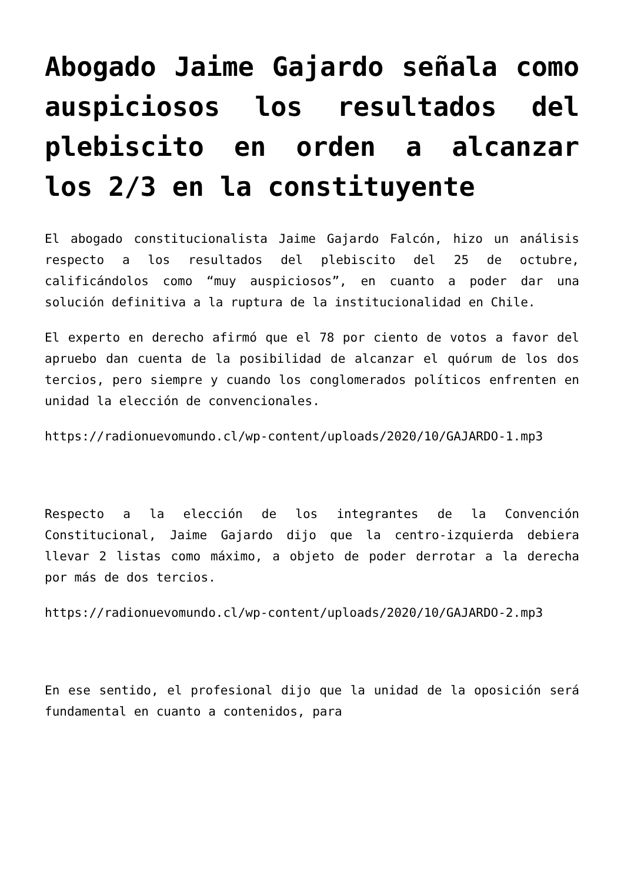Abogado Jaime Gajardo señala como auspiciosos los resultados del plebiscito en orden a alcanzar los 2/3 en la constituyente
El abogado constitucionalista Jaime Gajardo Falcón, hizo un análisis respecto a los resultados del plebiscito del 25 de octubre, calificándolos como “muy auspiciosos”, en cuanto a poder dar una solución definitiva a la ruptura de la institucionalidad en Chile.
El experto en derecho afirmó que el 78 por ciento de votos a favor del apruebo dan cuenta de la posibilidad de alcanzar el quórum de los dos tercios, pero siempre y cuando los conglomerados políticos enfrenten en unidad la elección de convencionales.
https://radionuevomundo.cl/wp-content/uploads/2020/10/GAJARDO-1.mp3
Respecto a la elección de los integrantes de la Convención Constitucional, Jaime Gajardo dijo que la centro-izquierda debiera llevar 2 listas como máximo, a objeto de poder derrotar a la derecha por más de dos tercios.
https://radionuevomundo.cl/wp-content/uploads/2020/10/GAJARDO-2.mp3
En ese sentido, el profesional dijo que la unidad de la oposición será fundamental en cuanto a contenidos, para